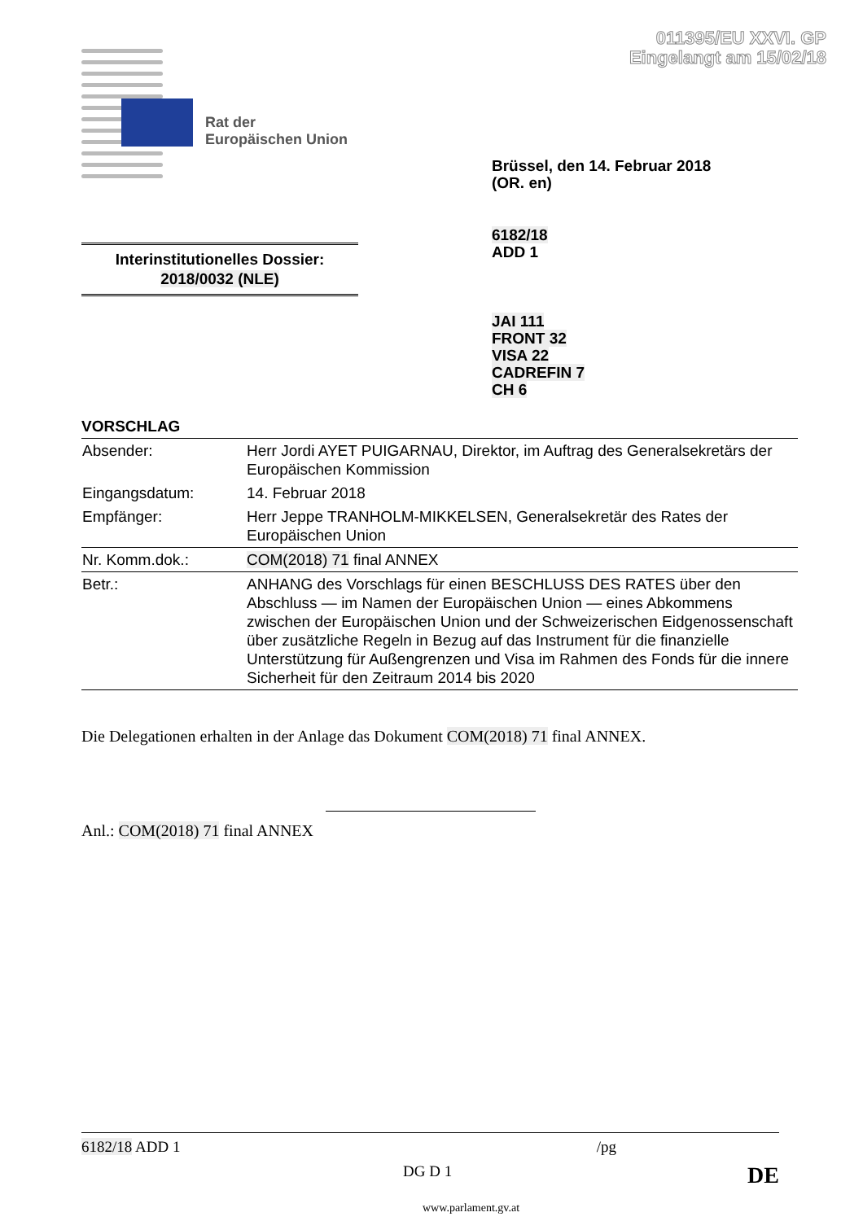011395/EU XXVI. GP
Eingelangt am 15/02/18
Rat der
Europäischen Union
Brüssel, den 14. Februar 2018
(OR. en)
6182/18
ADD 1
Interinstitutionelles Dossier:
2018/0032 (NLE)
JAI 111
FRONT 32
VISA 22
CADREFIN 7
CH 6
VORSCHLAG
| Absender: | Herr Jordi AYET PUIGARNAU, Direktor, im Auftrag des Generalsekretärs der Europäischen Kommission |
| Eingangsdatum: | 14. Februar 2018 |
| Empfänger: | Herr Jeppe TRANHOLM-MIKKELSEN, Generalsekretär des Rates der Europäischen Union |
| Nr. Komm.dok.: | COM(2018) 71 final ANNEX |
| Betr.: | ANHANG des Vorschlags für einen BESCHLUSS DES RATES über den Abschluss — im Namen der Europäischen Union — eines Abkommens zwischen der Europäischen Union und der Schweizerischen Eidgenossenschaft über zusätzliche Regeln in Bezug auf das Instrument für die finanzielle Unterstützung für Außengrenzen und Visa im Rahmen des Fonds für die innere Sicherheit für den Zeitraum 2014 bis 2020 |
Die Delegationen erhalten in der Anlage das Dokument COM(2018) 71 final ANNEX.
Anl.: COM(2018) 71 final ANNEX
6182/18 ADD 1 /pg
DG D 1 DE
www.parlament.gv.at